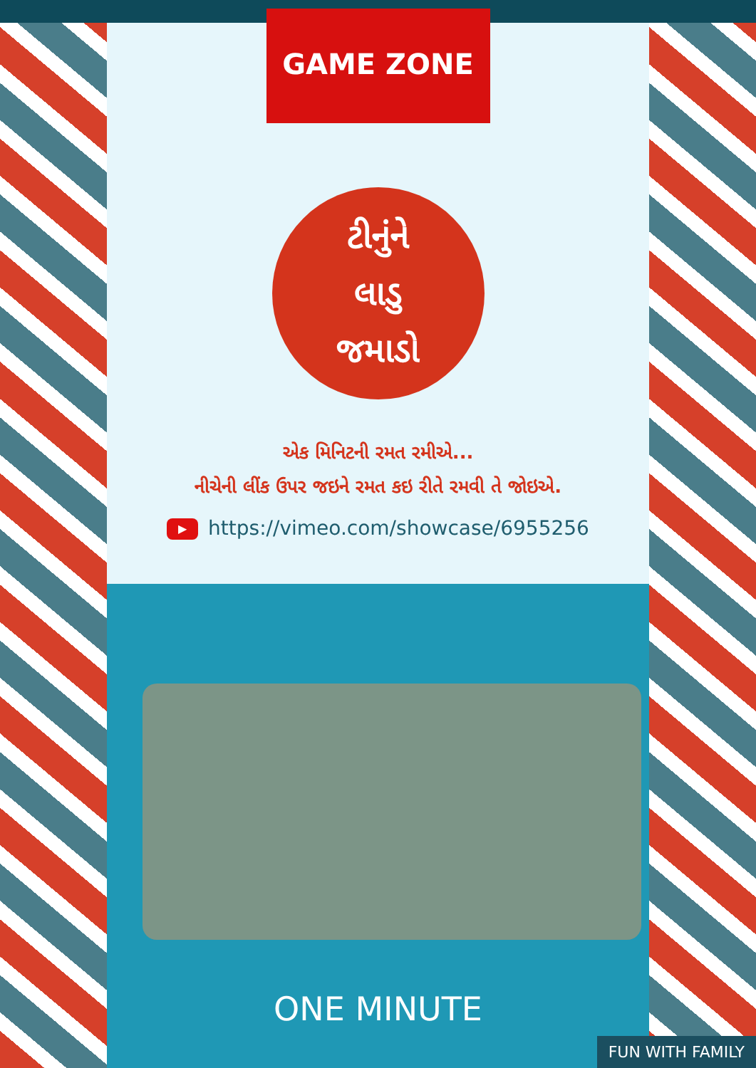GAME ZONE
ટીનુંને
લાડુ
જમાડો
એક મિનિટની રમત રમીએ...
નીચેની લીંક ઉપર જઇને રમત કઇ રીતે રમવી તે જોઇએ.
▶ https://vimeo.com/showcase/6955256
ONE MINUTE
FUN WITH FAMILY